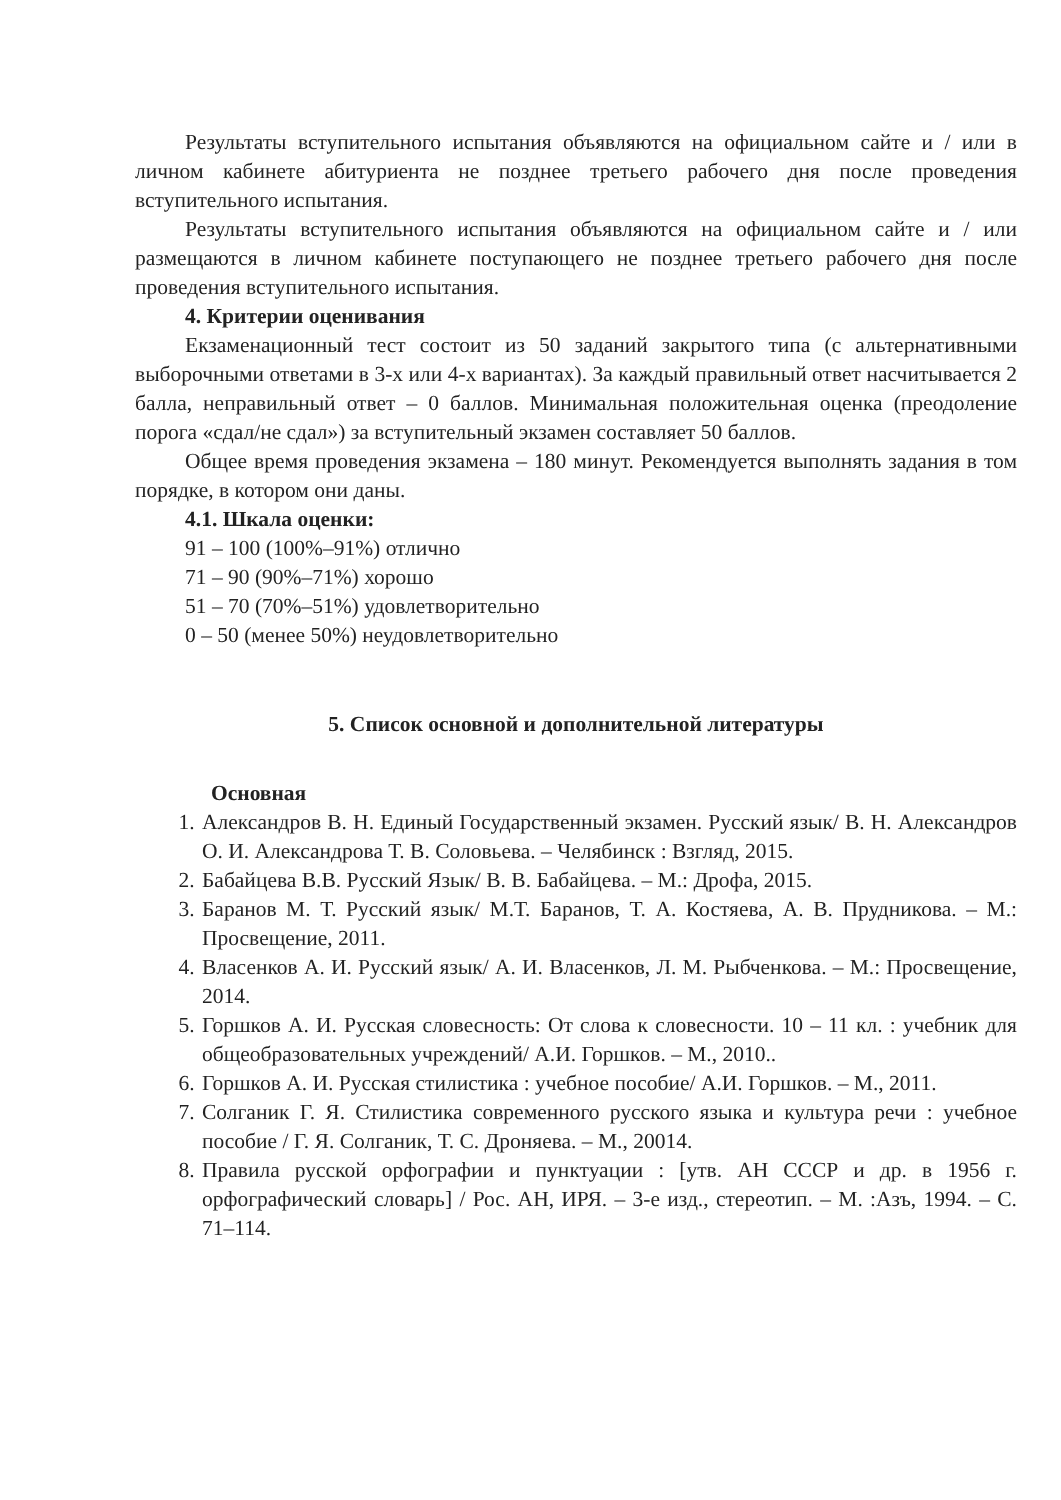Результаты вступительного испытания объявляются на официальном сайте и / или в личном кабинете абитуриента не позднее третьего рабочего дня после проведения вступительного испытания.
Результаты вступительного испытания объявляются на официальном сайте и / или размещаются в личном кабинете поступающего не позднее третьего рабочего дня после проведения вступительного испытания.
4. Критерии оценивания
Екзаменационный тест состоит из 50 заданий закрытого типа (с альтернативными выборочными ответами в 3-х или 4-х вариантах). За каждый правильный ответ насчитывается 2 балла, неправильный ответ – 0 баллов. Минимальная положительная оценка (преодоление порога «сдал/не сдал») за вступительный экзамен составляет 50 баллов.
Общее время проведения экзамена – 180 минут. Рекомендуется выполнять задания в том порядке, в котором они даны.
4.1. Шкала оценки:
91 – 100 (100%–91%) отлично
71 – 90 (90%–71%) хорошо
51 – 70 (70%–51%) удовлетворительно
0 – 50 (менее 50%) неудовлетворительно
5. Список основной и дополнительной литературы
Основная
1. Александров В. Н. Единый Государственный экзамен. Русский язык/ В. Н. Александров О. И. Александрова Т. В. Соловьева. – Челябинск : Взгляд, 2015.
2. Бабайцева В.В. Русский Язык/ В. В. Бабайцева. – М.: Дрофа, 2015.
3. Баранов М. Т. Русский язык/ М.Т. Баранов, Т. А. Костяева, А. В. Прудникова. – М.: Просвещение, 2011.
4. Власенков А. И. Русский язык/ А. И. Власенков, Л. М. Рыбченкова. – М.: Просвещение, 2014.
5. Горшков А. И. Русская словесность: От слова к словесности. 10 – 11 кл. : учебник для общеобразовательных учреждений/ А.И. Горшков. – М., 2010..
6. Горшков А. И. Русская стилистика : учебное пособие/ А.И. Горшков. – М., 2011.
7. Солганик Г. Я. Стилистика современного русского языка и культура речи : учебное пособие / Г. Я. Солганик, Т. С. Дроняева. – М., 20014.
8. Правила русской орфографии и пунктуации : [утв. АН СССР и др. в 1956 г. орфографический словарь] / Рос. АН, ИРЯ. – 3-е изд., стереотип. – М. :Азъ, 1994. – С. 71–114.